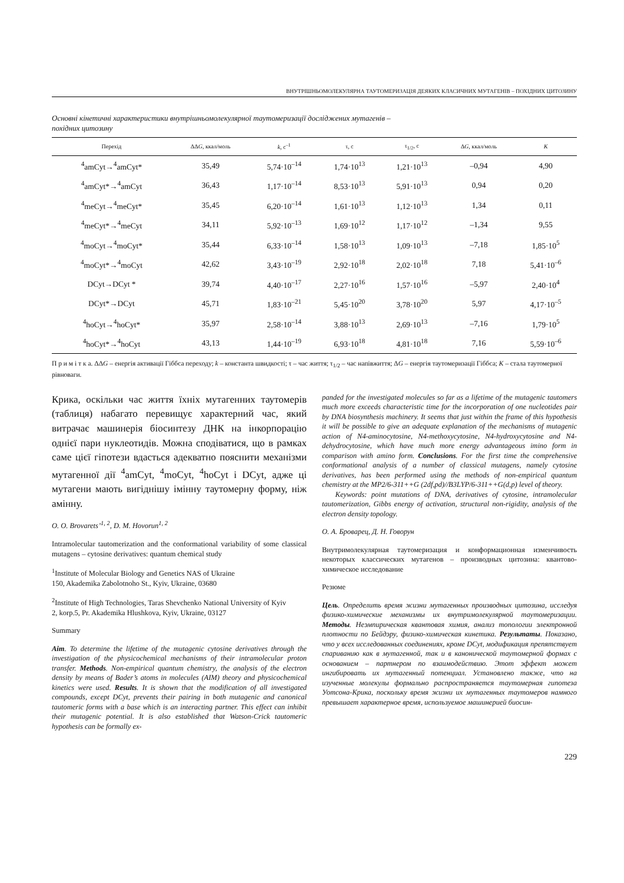ВНУТРІШНЬОМОЛЕКУЛЯРНА ТАУТОМЕРИЗАЦІЯ ДЕЯКИХ КЛАСИЧНИХ МУТАГЕНІВ – ПОХІДНИХ ЦИТОЗИНУ
Основні кінетичні характеристики внутрішньомолекулярної таутомеризації досліджених мутагенів –
похідних цитозину
| Перехід | ΔΔ G , ккал/моль | k , с<sup>–1</sup> | τ, с | τ<sub>1/2</sub>, с | Δ G , ккал/моль | K |
| --- | --- | --- | --- | --- | --- | --- |
| <sup>4</sup> amCyt→<sup>4</sup>amCyt* | 35,49 | 5,74·10<sup>–14</sup> | 1,74·10<sup>13</sup> | 1,21·10<sup>13</sup> | –0,94 | 4,90 |
| <sup>4</sup> amCyt*→<sup>4</sup>amCyt | 36,43 | 1,17·10<sup>–14</sup> | 8,53·10<sup>13</sup> | 5,91·10<sup>13</sup> | 0,94 | 0,20 |
| <sup>4</sup> meCyt→<sup>4</sup>meCyt* | 35,45 | 6,20·10<sup>–14</sup> | 1,61·10<sup>13</sup> | 1,12·10<sup>13</sup> | 1,34 | 0,11 |
| <sup>4</sup> meCyt*→<sup>4</sup>meCyt | 34,11 | 5,92·10<sup>–13</sup> | 1,69·10<sup>12</sup> | 1,17·10<sup>12</sup> | –1,34 | 9,55 |
| <sup>4</sup> moCyt→<sup>4</sup>moCyt* | 35,44 | 6,33·10<sup>–14</sup> | 1,58·10<sup>13</sup> | 1,09·10<sup>13</sup> | –7,18 | 1,85·10<sup>5</sup> |
| <sup>4</sup> moCyt*→<sup>4</sup>moCyt | 42,62 | 3,43·10<sup>–19</sup> | 2,92·10<sup>18</sup> | 2,02·10<sup>18</sup> | 7,18 | 5,41·10<sup>–6</sup> |
| DCyt→DCyt * | 39,74 | 4,40·10<sup>–17</sup> | 2,27·10<sup>16</sup> | 1,57·10<sup>16</sup> | –5,97 | 2,40·10<sup>4</sup> |
| DCyt*→DCyt | 45,71 | 1,83·10<sup>–21</sup> | 5,45·10<sup>20</sup> | 3,78·10<sup>20</sup> | 5,97 | 4,17·10<sup>–5</sup> |
| <sup>4</sup> hoCyt→<sup>4</sup>hoCyt* | 35,97 | 2,58·10<sup>–14</sup> | 3,88·10<sup>13</sup> | 2,69·10<sup>13</sup> | –7,16 | 1,79·10<sup>5</sup> |
| <sup>4</sup> hoCyt*→<sup>4</sup>hoCyt | 43,13 | 1,44·10<sup>–19</sup> | 6,93·10<sup>18</sup> | 4,81·10<sup>18</sup> | 7,16 | 5,59·10<sup>–6</sup> |
П р и м і т к а. ΔΔG – енергія активації Гіббса переходу; k – константа швидкості; τ – час життя; τ<sub>1/2</sub> – час напівжиття; ΔG – енергія таутомеризації Гіббса; K – стала таутомерної рівноваги.
Крика, оскільки час життя їхніх мутагенних таутомерів (таблиця) набагато перевищує характерний час, який витрачає машинерія біосинтезу ДНК на інкорпорацію однієї пари нуклеотидів. Можна сподіватися, що в рамках саме цієї гіпотези вдасться адекватно пояснити механізми мутагенної дії <sup>4</sup>amCyt, <sup>4</sup>moCyt, <sup>4</sup>hoCyt і DCyt, адже ці мутагени мають вигіднішу імінну таутомерну форму, ніж амінну.
O. O. Brovarets’<sup>1, 2</sup>, D. M. Hovorun<sup>1, 2</sup>
Intramolecular tautomerization and the conformational variability of some classical mutagens – cytosine derivatives: quantum chemical study
<sup>1</sup> Institute of Molecular Biology and Genetics NAS of Ukraine
150, Akademika Zabolotnoho St., Kyiv, Ukraine, 03680
<sup>2</sup> Institute of High Technologies, Taras Shevchenko National University of Kyiv
2, korp.5, Pr. Akademika Hlushkova, Kyiv, Ukraine, 03127
Summary
Aim. To determine the lifetime of the mutagenic cytosine derivatives through the investigation of the physicochemical mechanisms of their intramolecular proton transfer. Methods. Non-empirical quantum chemistry, the analysis of the electron density by means of Bader’s atoms in molecules (AIM) theory and physicochemical kinetics were used. Results. It is shown that the modification of all investigated compounds, except DCyt, prevents their pairing in both mutagenic and canonical tautomeric forms with a base which is an interacting partner. This effect can inhibit their mutagenic potential. It is also established that Watson-Crick tautomeric hypothesis can be formally ex-
panded for the investigated molecules so far as a lifetime of the mutagenic tautomers much more exceeds characteristic time for the incorporation of one nucleotides pair by DNA biosynthesis machinery. It seems that just within the frame of this hypothesis it will be possible to give an adequate explanation of the mechanisms of mutagenic action of N4-aminocytosine, N4-methoxycytosine, N4-hydroxycytosine and N4-dehydrocytosine, which have much more energy advantageous imino form in comparison with amino form. Conclusions. For the first time the comprehensive conformational analysis of a number of classical mutagens, namely cytosine derivatives, has been performed using the methods of non-empirical quantum chemistry at the MP2/6-311++G (2df,pd)//B3LYP/6-311++G(d,p) level of theory.
Keywords: point mutations of DNA, derivatives of cytosine, intramolecular tautomerization, Gibbs energy of activation, structural non-rigidity, analysis of the electron density topology.
О. А. Броварец, Д. Н. Говорун
Внутримолекулярная таутомеризация и конформационная изменчивость некоторых классических мутагенов – производных цитозина: квантово-химическое исследование
Резюме
Цель. Определить время жизни мутагенных производных цитозина, исследуя физико-химические механизмы их внутримолекулярной таутомеризации. Методы. Неэмпирическая квантовая химия, анализ топологии электронной плотности по Бейдэру, физико-химическая кинетика. Результаты. Показано, что у всех исследованных соединениях, кроме DCyt, модификация препятствует спариванию как в мутагенной, так и в канонической таутомерной формах с основанием – партнером по взаимодействию. Этот эффект может ингибировать их мутагенный потенциал. Установлено также, что на изученные молекулы формально распространяется таутомерная гипотеза Уотсона-Крика, поскольку время жизни их мутагенных таутомеров намного превышает характерное время, используемое машинерией биосин-
229